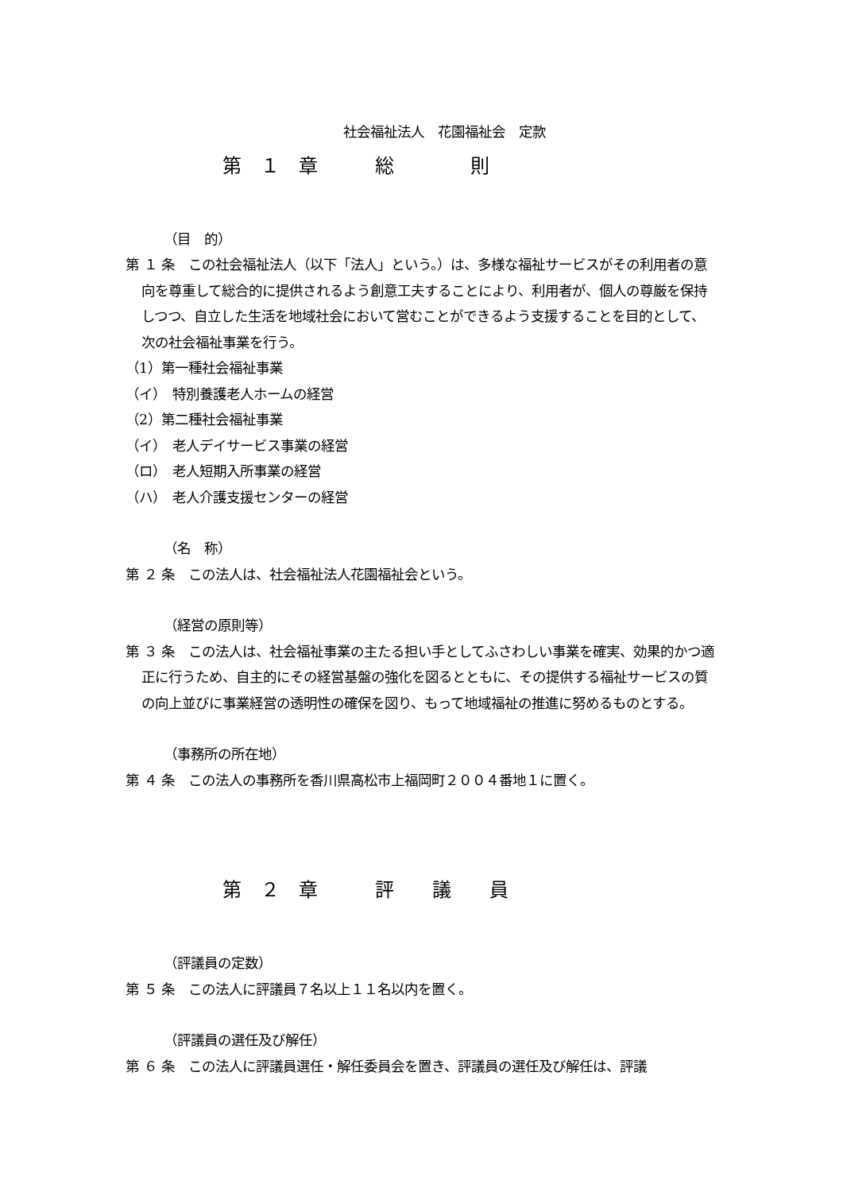社会福祉法人　花園福祉会　定款
第　１　章　　　総　　　　則
（目　的）
第 １ 条　この社会福祉法人（以下「法人」という。）は、多様な福祉サービスがその利用者の意向を尊重して総合的に提供されるよう創意工夫することにより、利用者が、個人の尊厳を保持しつつ、自立した生活を地域社会において営むことができるよう支援することを目的として、次の社会福祉事業を行う。
（1）第一種社会福祉事業
（イ）　特別養護老人ホームの経営
（2）第二種社会福祉事業
（イ）　老人デイサービス事業の経営
（ロ）　老人短期入所事業の経営
（ハ）　老人介護支援センターの経営
（名　称）
第 ２ 条　この法人は、社会福祉法人花園福祉会という。
（経営の原則等）
第 ３ 条　この法人は、社会福祉事業の主たる担い手としてふさわしい事業を確実、効果的かつ適正に行うため、自主的にその経営基盤の強化を図るとともに、その提供する福祉サービスの質の向上並びに事業経営の透明性の確保を図り、もって地域福祉の推進に努めるものとする。
（事務所の所在地）
第 ４ 条　この法人の事務所を香川県高松市上福岡町２００４番地１に置く。
第　２　章　　　評　　議　　員
（評議員の定数）
第 ５ 条　この法人に評議員７名以上１１名以内を置く。
（評議員の選任及び解任）
第 ６ 条　この法人に評議員選任・解任委員会を置き、評議員の選任及び解任は、評議